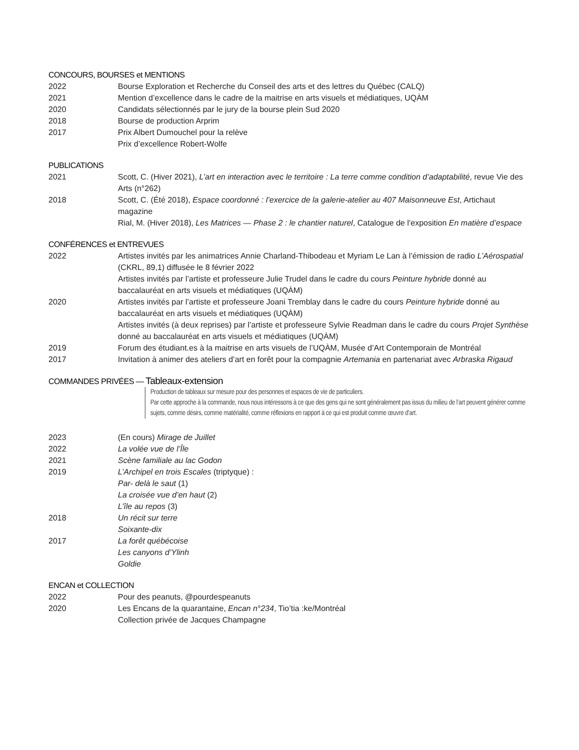CONCOURS, BOURSES et MENTIONS
2022 Bourse Exploration et Recherche du Conseil des arts et des lettres du Québec (CALQ)
2021 Mention d’excellence dans le cadre de la maitrise en arts visuels et médiatiques, UQÀM
2020 Candidats sélectionnés par le jury de la bourse plein Sud 2020
2018 Bourse de production Arprim
2017 Prix Albert Dumouchel pour la relève
Prix d’excellence Robert-Wolfe
PUBLICATIONS
2021 Scott, C. (Hiver 2021), L’art en interaction avec le territoire : La terre comme condition d’adaptabilité, revue Vie des Arts (n°262)
2018 Scott, C. (Été 2018), Espace coordonné : l’exercice de la galerie-atelier au 407 Maisonneuve Est, Artichaut magazine
Rial, M. (Hiver 2018), Les Matrices — Phase 2 : le chantier naturel, Catalogue de l’exposition En matière d’espace
CONFÉRENCES et ENTREVUES
2022 Artistes invités par les animatrices Annie Charland-Thibodeau et Myriam Le Lan à l’émission de radio L’Aérospatial (CKRL, 89,1) diffusée le 8 février 2022
Artistes invités par l’artiste et professeure Julie Trudel dans le cadre du cours Peinture hybride donné au baccalauréat en arts visuels et médiatiques (UQÀM)
2020 Artistes invités par l’artiste et professeure Joani Tremblay dans le cadre du cours Peinture hybride donné au baccalauréat en arts visuels et médiatiques (UQÀM)
Artistes invités (à deux reprises) par l’artiste et professeure Sylvie Readman dans le cadre du cours Projet Synthèse donné au baccalauréat en arts visuels et médiatiques (UQÀM)
2019 Forum des étudiant.es à la maitrise en arts visuels de l’UQÀM, Musée d’Art Contemporain de Montréal
2017 Invitation à animer des ateliers d’art en forêt pour la compagnie Artemania en partenariat avec Arbraska Rigaud
COMMANDES PRIVÉES — Tableaux-extension
Production de tableaux sur mesure pour des personnes et espaces de vie de particuliers.
Par cette approche à la commande, nous nous intéressons à ce que des gens qui ne sont généralement pas issus du milieu de l’art peuvent générer comme sujets, comme désirs, comme matérialité, comme réflexions en rapport à ce qui est produit comme œuvre d’art.
2023 (En cours) Mirage de Juillet
2022 La volée vue de l’Île
2021 Scène familiale au lac Godon
2019 L’Archipel en trois Escales (triptyque) :
Par- delà le saut (1)
La croisée vue d’en haut (2)
L’île au repos (3)
2018 Un récit sur terre
Soixante-dix
2017 La forêt québécoise
Les canyons d’Ylinh
Goldie
ENCAN et COLLECTION
2022 Pour des peanuts, @pourdespeanuts
2020 Les Encans de la quarantaine, Encan n°234, Tio’tia :ke/Montréal
Collection privée de Jacques Champagne